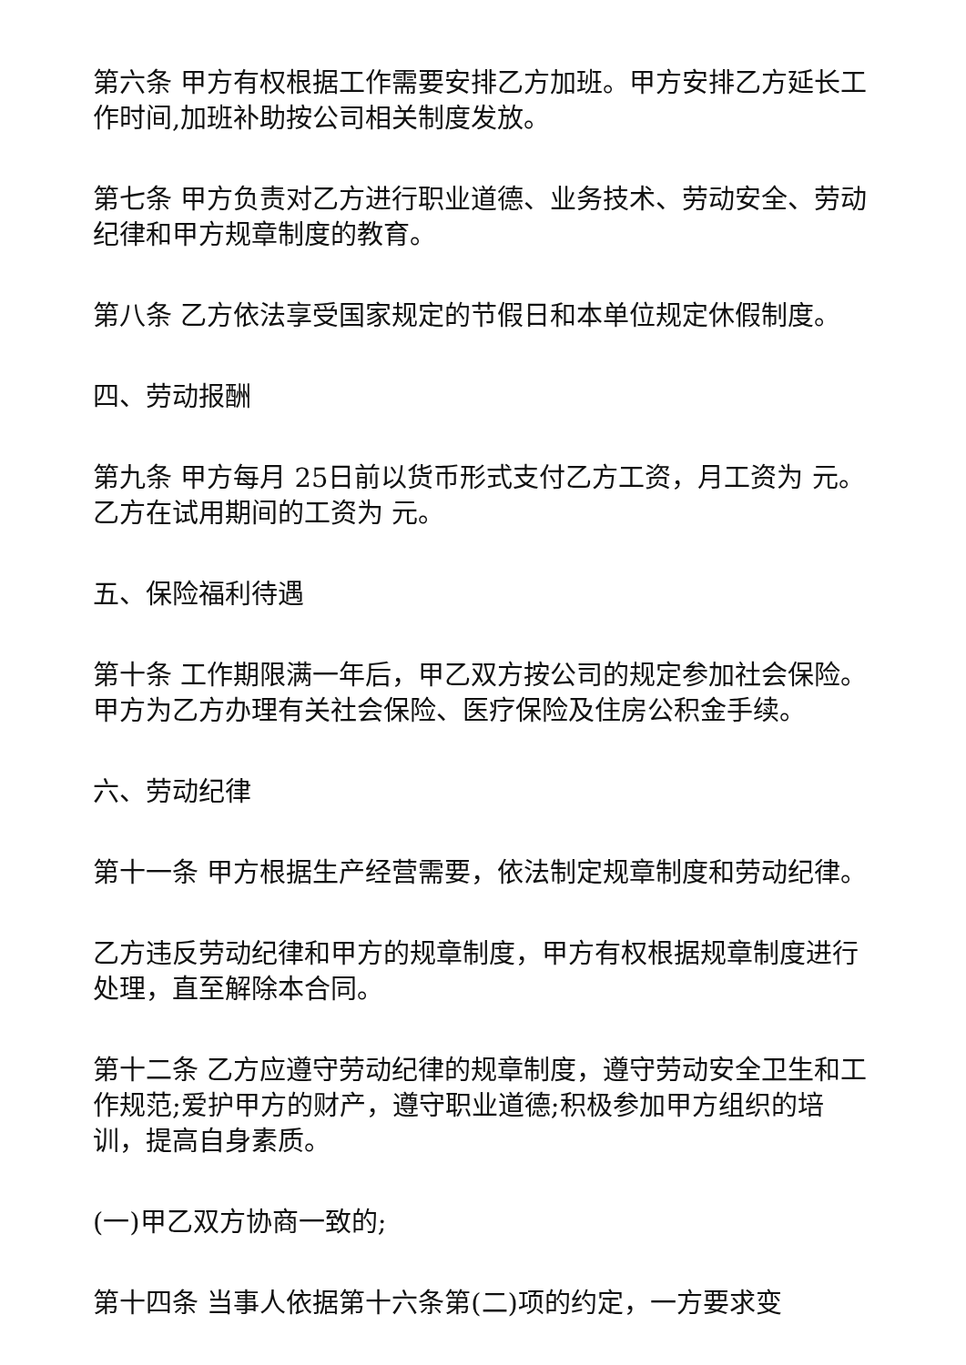第六条 甲方有权根据工作需要安排乙方加班。甲方安排乙方延长工作时间,加班补助按公司相关制度发放。
第七条 甲方负责对乙方进行职业道德、业务技术、劳动安全、劳动纪律和甲方规章制度的教育。
第八条 乙方依法享受国家规定的节假日和本单位规定休假制度。
四、劳动报酬
第九条 甲方每月 25日前以货币形式支付乙方工资，月工资为 元。 乙方在试用期间的工资为 元。
五、保险福利待遇
第十条 工作期限满一年后，甲乙双方按公司的规定参加社会保险。甲方为乙方办理有关社会保险、医疗保险及住房公积金手续。
六、劳动纪律
第十一条 甲方根据生产经营需要，依法制定规章制度和劳动纪律。
乙方违反劳动纪律和甲方的规章制度，甲方有权根据规章制度进行处理，直至解除本合同。
第十二条 乙方应遵守劳动纪律的规章制度，遵守劳动安全卫生和工作规范;爱护甲方的财产，遵守职业道德;积极参加甲方组织的培训，提高自身素质。
(一)甲乙双方协商一致的;
第十四条 当事人依据第十六条第(二)项的约定，一方要求变